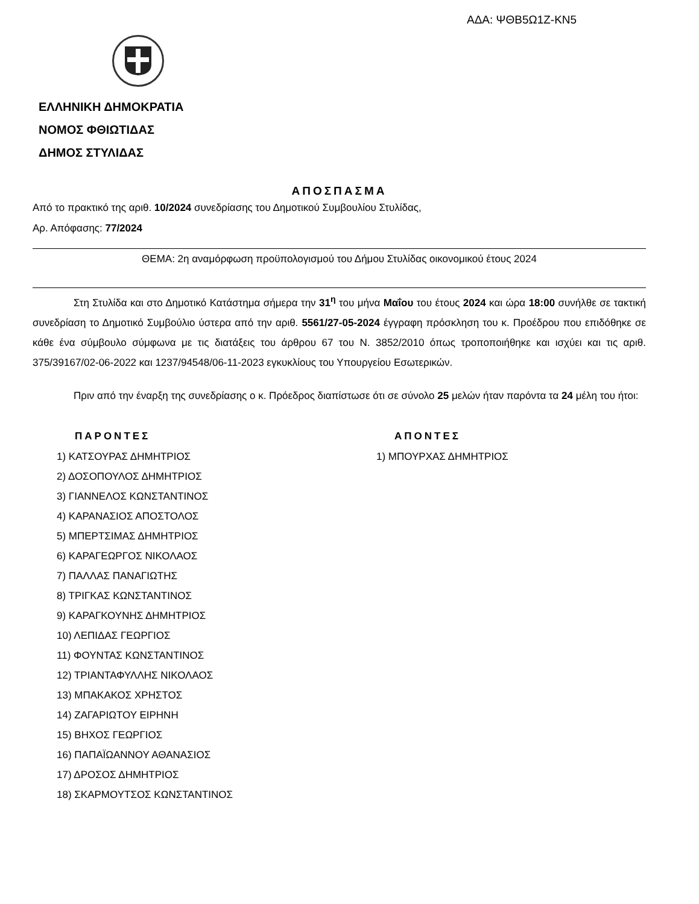ΑΔΑ: ΨΘΒ5Ω1Ζ-ΚΝ5
ΕΛΛΗΝΙΚΗ ΔΗΜΟΚΡΑΤΙΑ
ΝΟΜΟΣ ΦΘΙΩΤΙΔΑΣ
ΔΗΜΟΣ ΣΤΥΛΙΔΑΣ
ΑΠΟΣΠΑΣΜΑ
Από το πρακτικό της αριθ. 10/2024 συνεδρίασης του Δημοτικού Συμβουλίου Στυλίδας,
Αρ. Απόφασης: 77/2024
ΘΕΜΑ: 2η αναμόρφωση προϋπολογισμού του Δήμου Στυλίδας οικονομικού έτους 2024
Στη Στυλίδα και στο Δημοτικό Κατάστημα σήμερα την 31<sup>η</sup> του μήνα Μαΐου του έτους 2024 και ώρα 18:00 συνήλθε σε τακτική συνεδρίαση το Δημοτικό Συμβούλιο ύστερα από την αριθ. 5561/27-05-2024 έγγραφη πρόσκληση του κ. Προέδρου που επιδόθηκε σε κάθε ένα σύμβουλο σύμφωνα με τις διατάξεις του άρθρου 67 του Ν. 3852/2010 όπως τροποποιήθηκε και ισχύει και τις αριθ. 375/39167/02-06-2022 και 1237/94548/06-11-2023 εγκυκλίους του Υπουργείου Εσωτερικών.
Πριν από την έναρξη της συνεδρίασης ο κ. Πρόεδρος διαπίστωσε ότι σε σύνολο 25 μελών ήταν παρόντα τα 24 μέλη του ήτοι:
ΠΑΡΟΝΤΕΣ
1) ΚΑΤΣΟΥΡΑΣ ΔΗΜΗΤΡΙΟΣ
2) ΔΟΣΟΠΟΥΛΟΣ ΔΗΜΗΤΡΙΟΣ
3) ΓΙΑΝΝΕΛΟΣ ΚΩΝΣΤΑΝΤΙΝΟΣ
4) ΚΑΡΑΝΑΣΙΟΣ ΑΠΟΣΤΟΛΟΣ
5) ΜΠΕΡΤΣΙΜΑΣ ΔΗΜΗΤΡΙΟΣ
6) ΚΑΡΑΓΕΩΡΓΟΣ ΝΙΚΟΛΑΟΣ
7) ΠΑΛΛΑΣ ΠΑΝΑΓΙΩΤΗΣ
8) ΤΡΙΓΚΑΣ ΚΩΝΣΤΑΝΤΙΝΟΣ
9) ΚΑΡΑΓΚΟΥΝΗΣ ΔΗΜΗΤΡΙΟΣ
10) ΛΕΠΙΔΑΣ ΓΕΩΡΓΙΟΣ
11) ΦΟΥΝΤΑΣ ΚΩΝΣΤΑΝΤΙΝΟΣ
12) ΤΡΙΑΝΤΑΦΥΛΛΗΣ ΝΙΚΟΛΑΟΣ
13) ΜΠΑΚΑΚΟΣ ΧΡΗΣΤΟΣ
14) ΖΑΓΑΡΙΩΤΟΥ ΕΙΡΗΝΗ
15) ΒΗΧΟΣ ΓΕΩΡΓΙΟΣ
16) ΠΑΠΑΪΩΑΝΝΟΥ ΑΘΑΝΑΣΙΟΣ
17) ΔΡΟΣΟΣ ΔΗΜΗΤΡΙΟΣ
18) ΣΚΑΡΜΟΥΤΣΟΣ ΚΩΝΣΤΑΝΤΙΝΟΣ
ΑΠΟΝΤΕΣ
1) ΜΠΟΥΡΧΑΣ ΔΗΜΗΤΡΙΟΣ